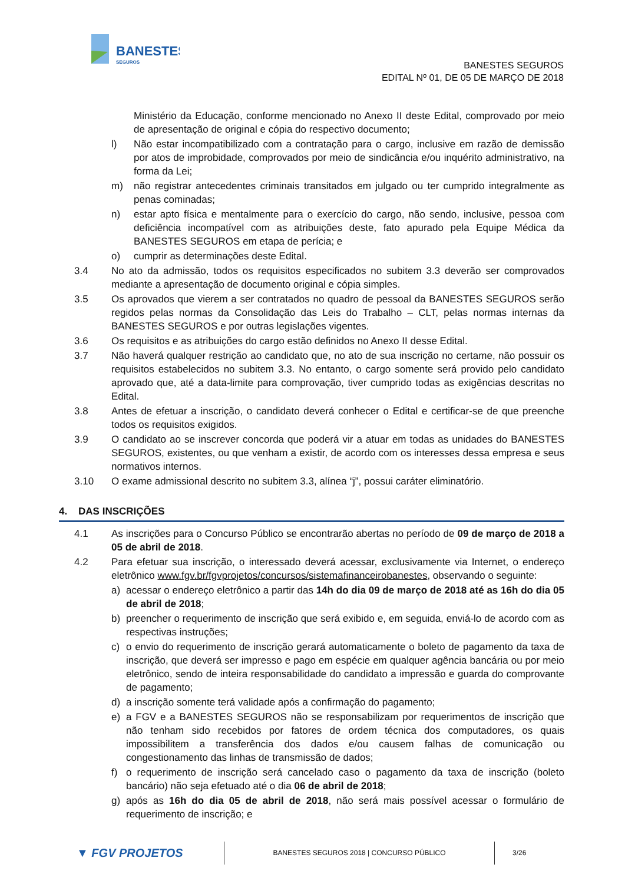BANESTES
SEGUROS
BANESTES SEGUROS
EDITAL Nº 01, DE 05 DE MARÇO DE 2018
Ministério da Educação, conforme mencionado no Anexo II deste Edital, comprovado por meio de apresentação de original e cópia do respectivo documento;
l) Não estar incompatibilizado com a contratação para o cargo, inclusive em razão de demissão por atos de improbidade, comprovados por meio de sindicância e/ou inquérito administrativo, na forma da Lei;
m) não registrar antecedentes criminais transitados em julgado ou ter cumprido integralmente as penas cominadas;
n) estar apto física e mentalmente para o exercício do cargo, não sendo, inclusive, pessoa com deficiência incompatível com as atribuições deste, fato apurado pela Equipe Médica da BANESTES SEGUROS em etapa de perícia; e
o) cumprir as determinações deste Edital.
3.4 No ato da admissão, todos os requisitos especificados no subitem 3.3 deverão ser comprovados mediante a apresentação de documento original e cópia simples.
3.5 Os aprovados que vierem a ser contratados no quadro de pessoal da BANESTES SEGUROS serão regidos pelas normas da Consolidação das Leis do Trabalho – CLT, pelas normas internas da BANESTES SEGUROS e por outras legislações vigentes.
3.6 Os requisitos e as atribuições do cargo estão definidos no Anexo II desse Edital.
3.7 Não haverá qualquer restrição ao candidato que, no ato de sua inscrição no certame, não possuir os requisitos estabelecidos no subitem 3.3. No entanto, o cargo somente será provido pelo candidato aprovado que, até a data-limite para comprovação, tiver cumprido todas as exigências descritas no Edital.
3.8 Antes de efetuar a inscrição, o candidato deverá conhecer o Edital e certificar-se de que preenche todos os requisitos exigidos.
3.9 O candidato ao se inscrever concorda que poderá vir a atuar em todas as unidades do BANESTES SEGUROS, existentes, ou que venham a existir, de acordo com os interesses dessa empresa e seus normativos internos.
3.10 O exame admissional descrito no subitem 3.3, alínea “j”, possui caráter eliminatório.
4. DAS INSCRIÇÕES
4.1 As inscrições para o Concurso Público se encontrarão abertas no período de 09 de março de 2018 a 05 de abril de 2018.
4.2 Para efetuar sua inscrição, o interessado deverá acessar, exclusivamente via Internet, o endereço eletrônico www.fgv.br/fgvprojetos/concursos/sistemafinanceirobanestes, observando o seguinte:
a) acessar o endereço eletrônico a partir das 14h do dia 09 de março de 2018 até as 16h do dia 05 de abril de 2018;
b) preencher o requerimento de inscrição que será exibido e, em seguida, enviá-lo de acordo com as respectivas instruções;
c) o envio do requerimento de inscrição gerará automaticamente o boleto de pagamento da taxa de inscrição, que deverá ser impresso e pago em espécie em qualquer agência bancária ou por meio eletrônico, sendo de inteira responsabilidade do candidato a impressão e guarda do comprovante de pagamento;
d) a inscrição somente terá validade após a confirmação do pagamento;
e) a FGV e a BANESTES SEGUROS não se responsabilizam por requerimentos de inscrição que não tenham sido recebidos por fatores de ordem técnica dos computadores, os quais impossibilitem a transferência dos dados e/ou causem falhas de comunicação ou congestionamento das linhas de transmissão de dados;
f) o requerimento de inscrição será cancelado caso o pagamento da taxa de inscrição (boleto bancário) não seja efetuado até o dia 06 de abril de 2018;
g) após as 16h do dia 05 de abril de 2018, não será mais possível acessar o formulário de requerimento de inscrição; e
▼ FGV PROJETOS
BANESTES SEGUROS 2018 | CONCURSO PÚBLICO
3/26